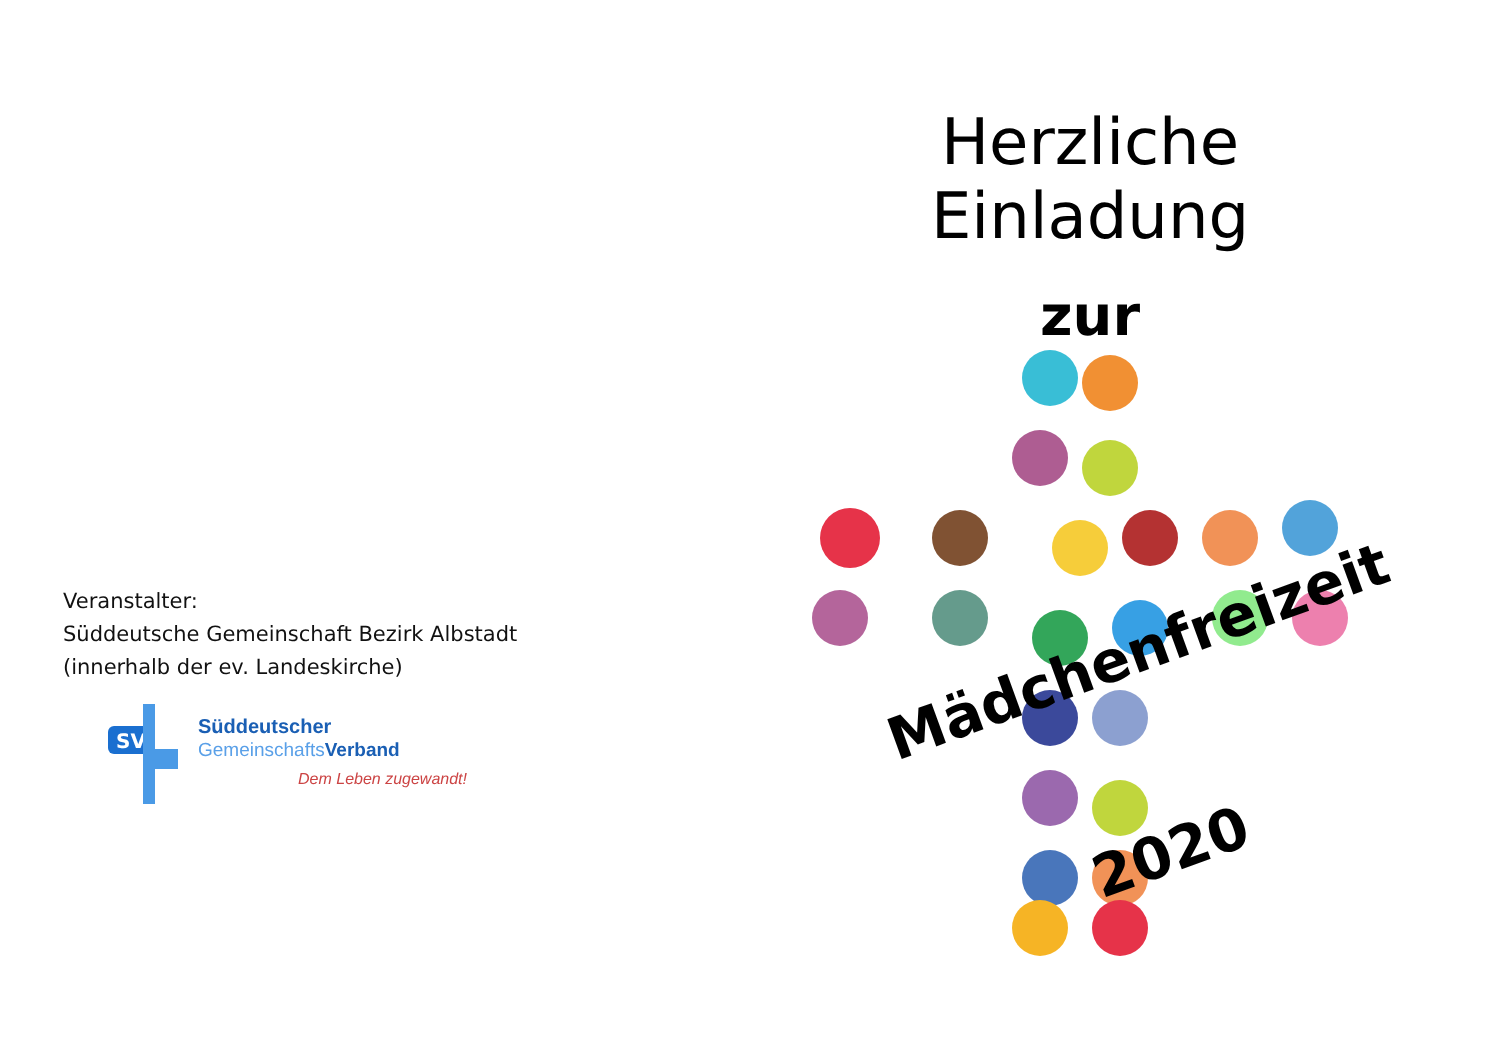Veranstalter:
Süddeutsche Gemeinschaft Bezirk Albstadt
(innerhalb der ev. Landeskirche)
SV
Süddeutscher
GemeinschaftsVerband
Dem Leben zugewandt!
Herzliche Einladung
zur
Mädchenfreizeit
2020